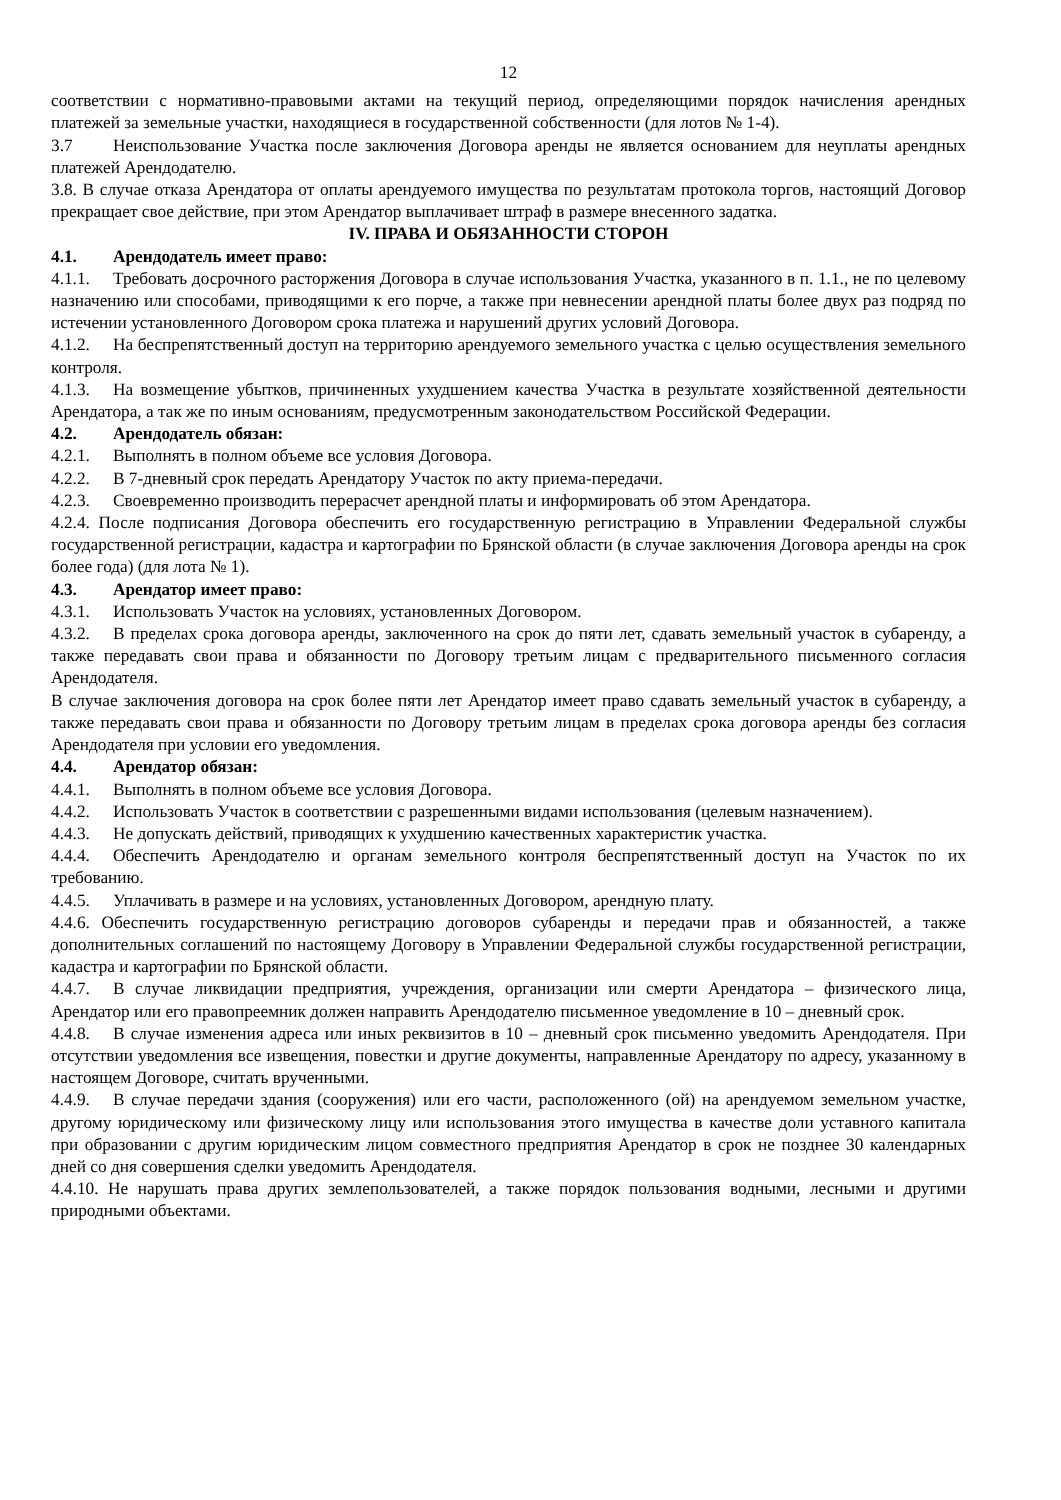12
соответствии с нормативно-правовыми актами на текущий период, определяющими порядок начисления арендных платежей за земельные участки, находящиеся в государственной собственности (для лотов № 1-4).
3.7 Неиспользование Участка после заключения Договора аренды не является основанием для неуплаты арендных платежей Арендодателю.
3.8. В случае отказа Арендатора от оплаты арендуемого имущества по результатам протокола торгов, настоящий Договор прекращает свое действие, при этом Арендатор выплачивает штраф в размере внесенного задатка.
IV. ПРАВА И ОБЯЗАННОСТИ СТОРОН
4.1. Арендодатель имеет право:
4.1.1. Требовать досрочного расторжения Договора в случае использования Участка, указанного в п. 1.1., не по целевому назначению или способами, приводящими к его порче, а также при невнесении арендной платы более двух раз подряд по истечении установленного Договором срока платежа и нарушений других условий Договора.
4.1.2. На беспрепятственный доступ на территорию арендуемого земельного участка с целью осуществления земельного контроля.
4.1.3. На возмещение убытков, причиненных ухудшением качества Участка в результате хозяйственной деятельности Арендатора, а так же по иным основаниям, предусмотренным законодательством Российской Федерации.
4.2. Арендодатель обязан:
4.2.1. Выполнять в полном объеме все условия Договора.
4.2.2. В 7-дневный срок передать Арендатору Участок по акту приема-передачи.
4.2.3. Своевременно производить перерасчет арендной платы и информировать об этом Арендатора.
4.2.4. После подписания Договора обеспечить его государственную регистрацию в Управлении Федеральной службы государственной регистрации, кадастра и картографии по Брянской области (в случае заключения Договора аренды на срок более года) (для лота № 1).
4.3. Арендатор имеет право:
4.3.1. Использовать Участок на условиях, установленных Договором.
4.3.2. В пределах срока договора аренды, заключенного на срок до пяти лет, сдавать земельный участок в субаренду, а также передавать свои права и обязанности по Договору третьим лицам с предварительного письменного согласия Арендодателя.
В случае заключения договора на срок более пяти лет Арендатор имеет право сдавать земельный участок в субаренду, а также передавать свои права и обязанности по Договору третьим лицам в пределах срока договора аренды без согласия Арендодателя при условии его уведомления.
4.4. Арендатор обязан:
4.4.1. Выполнять в полном объеме все условия Договора.
4.4.2. Использовать Участок в соответствии с разрешенными видами использования (целевым назначением).
4.4.3. Не допускать действий, приводящих к ухудшению качественных характеристик участка.
4.4.4. Обеспечить Арендодателю и органам земельного контроля беспрепятственный доступ на Участок по их требованию.
4.4.5. Уплачивать в размере и на условиях, установленных Договором, арендную плату.
4.4.6. Обеспечить государственную регистрацию договоров субаренды и передачи прав и обязанностей, а также дополнительных соглашений по настоящему Договору в Управлении Федеральной службы государственной регистрации, кадастра и картографии по Брянской области.
4.4.7. В случае ликвидации предприятия, учреждения, организации или смерти Арендатора – физического лица, Арендатор или его правопреемник должен направить Арендодателю письменное уведомление в 10 – дневный срок.
4.4.8. В случае изменения адреса или иных реквизитов в 10 – дневный срок письменно уведомить Арендодателя. При отсутствии уведомления все извещения, повестки и другие документы, направленные Арендатору по адресу, указанному в настоящем Договоре, считать врученными.
4.4.9. В случае передачи здания (сооружения) или его части, расположенного (ой) на арендуемом земельном участке, другому юридическому или физическому лицу или использования этого имущества в качестве доли уставного капитала при образовании с другим юридическим лицом совместного предприятия Арендатор в срок не позднее 30 календарных дней со дня совершения сделки уведомить Арендодателя.
4.4.10. Не нарушать права других землепользователей, а также порядок пользования водными, лесными и другими природными объектами.